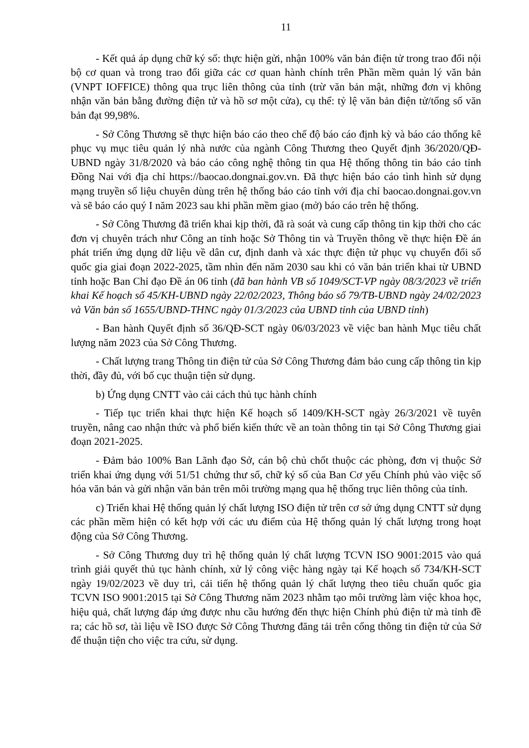11
- Kết quả áp dụng chữ ký số: thực hiện gửi, nhận 100% văn bản điện tử trong trao đổi nội bộ cơ quan và trong trao đổi giữa các cơ quan hành chính trên Phần mềm quản lý văn bản (VNPT IOFFICE) thông qua trục liên thông của tỉnh (trừ văn bản mật, những đơn vị không nhận văn bản bằng đường điện tử và hồ sơ một cửa), cụ thể: tỷ lệ văn bản điện tử/tổng số văn bản đạt 99,98%.
- Sở Công Thương sẽ thực hiện báo cáo theo chế độ báo cáo định kỳ và báo cáo thống kê phục vụ mục tiêu quản lý nhà nước của ngành Công Thương theo Quyết định 36/2020/QĐ-UBND ngày 31/8/2020 và báo cáo công nghệ thông tin qua Hệ thống thông tin báo cáo tỉnh Đồng Nai với địa chỉ https://baocao.dongnai.gov.vn. Đã thực hiện báo cáo tình hình sử dụng mạng truyền số liệu chuyên dùng trên hệ thống báo cáo tỉnh với địa chỉ baocao.dongnai.gov.vn và sẽ báo cáo quý I năm 2023 sau khi phần mềm giao (mở) báo cáo trên hệ thống.
- Sở Công Thương đã triển khai kịp thời, đã rà soát và cung cấp thông tin kịp thời cho các đơn vị chuyên trách như Công an tỉnh hoặc Sở Thông tin và Truyền thông về thực hiện Đề án phát triển ứng dụng dữ liệu về dân cư, định danh và xác thực điện tử phục vụ chuyển đổi số quốc gia giai đoạn 2022-2025, tầm nhìn đến năm 2030 sau khi có văn bản triển khai từ UBND tỉnh hoặc Ban Chỉ đạo Đề án 06 tỉnh (đã ban hành VB số 1049/SCT-VP ngày 08/3/2023 về triển khai Kế hoạch số 45/KH-UBND ngày 22/02/2023, Thông báo số 79/TB-UBND ngày 24/02/2023 và Văn bản số 1655/UBND-THNC ngày 01/3/2023 của UBND tỉnh của UBND tỉnh)
- Ban hành Quyết định số 36/QĐ-SCT ngày 06/03/2023 về việc ban hành Mục tiêu chất lượng năm 2023 của Sở Công Thương.
- Chất lượng trang Thông tin điện tử của Sở Công Thương đảm bảo cung cấp thông tin kịp thời, đầy đủ, với bố cục thuận tiện sử dụng.
b) Ứng dụng CNTT vào cải cách thủ tục hành chính
- Tiếp tục triển khai thực hiện Kế hoạch số 1409/KH-SCT ngày 26/3/2021 về tuyên truyền, nâng cao nhận thức và phổ biến kiến thức về an toàn thông tin tại Sở Công Thương giai đoạn 2021-2025.
- Đảm bảo 100% Ban Lãnh đạo Sở, cán bộ chủ chốt thuộc các phòng, đơn vị thuộc Sở triển khai ứng dụng với 51/51 chứng thư số, chữ ký số của Ban Cơ yếu Chính phủ vào việc số hóa văn bản và gửi nhận văn bản trên môi trường mạng qua hệ thống trục liên thông của tỉnh.
c) Triển khai Hệ thống quản lý chất lượng ISO điện tử trên cơ sở ứng dụng CNTT sử dụng các phần mềm hiện có kết hợp với các ưu điểm của Hệ thống quản lý chất lượng trong hoạt động của Sở Công Thương.
- Sở Công Thương duy trì hệ thống quản lý chất lượng TCVN ISO 9001:2015 vào quá trình giải quyết thủ tục hành chính, xử lý công việc hàng ngày tại Kế hoạch số 734/KH-SCT ngày 19/02/2023 về duy trì, cải tiến hệ thống quản lý chất lượng theo tiêu chuẩn quốc gia TCVN ISO 9001:2015 tại Sở Công Thương năm 2023 nhằm tạo môi trường làm việc khoa học, hiệu quả, chất lượng đáp ứng được nhu cầu hướng đến thực hiện Chính phủ điện tử mà tỉnh đề ra; các hồ sơ, tài liệu về ISO được Sở Công Thương đăng tải trên cổng thông tin điện tử của Sở để thuận tiện cho việc tra cứu, sử dụng.